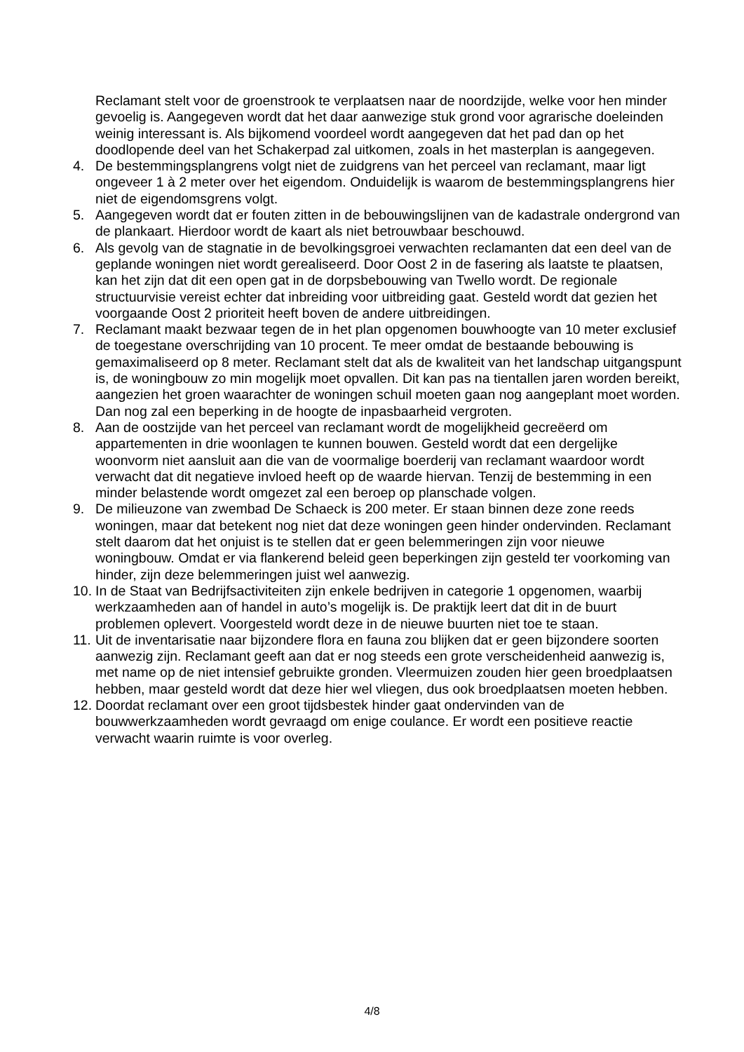Reclamant stelt voor de groenstrook te verplaatsen naar de noordzijde, welke voor hen minder gevoelig is. Aangegeven wordt dat het daar aanwezige stuk grond voor agrarische doeleinden weinig interessant is. Als bijkomend voordeel wordt aangegeven dat het pad dan op het doodlopende deel van het Schakerpad zal uitkomen, zoals in het masterplan is aangegeven.
4. De bestemmingsplangrens volgt niet de zuidgrens van het perceel van reclamant, maar ligt ongeveer 1 à 2 meter over het eigendom. Onduidelijk is waarom de bestemmingsplangrens hier niet de eigendomsgrens volgt.
5. Aangegeven wordt dat er fouten zitten in de bebouwingslijnen van de kadastrale ondergrond van de plankaart. Hierdoor wordt de kaart als niet betrouwbaar beschouwd.
6. Als gevolg van de stagnatie in de bevolkingsgroei verwachten reclamanten dat een deel van de geplande woningen niet wordt gerealiseerd. Door Oost 2 in de fasering als laatste te plaatsen, kan het zijn dat dit een open gat in de dorpsbebouwing van Twello wordt. De regionale structuurvisie vereist echter dat inbreiding voor uitbreiding gaat. Gesteld wordt dat gezien het voorgaande Oost 2 prioriteit heeft boven de andere uitbreidingen.
7. Reclamant maakt bezwaar tegen de in het plan opgenomen bouwhoogte van 10 meter exclusief de toegestane overschrijding van 10 procent. Te meer omdat de bestaande bebouwing is gemaximaliseerd op 8 meter. Reclamant stelt dat als de kwaliteit van het landschap uitgangspunt is, de woningbouw zo min mogelijk moet opvallen. Dit kan pas na tientallen jaren worden bereikt, aangezien het groen waarachter de woningen schuil moeten gaan nog aangeplant moet worden. Dan nog zal een beperking in de hoogte de inpasbaarheid vergroten.
8. Aan de oostzijde van het perceel van reclamant wordt de mogelijkheid gecreëerd om appartementen in drie woonlagen te kunnen bouwen. Gesteld wordt dat een dergelijke woonvorm niet aansluit aan die van de voormalige boerderij van reclamant waardoor wordt verwacht dat dit negatieve invloed heeft op de waarde hiervan. Tenzij de bestemming in een minder belastende wordt omgezet zal een beroep op planschade volgen.
9. De milieuzone van zwembad De Schaeck is 200 meter. Er staan binnen deze zone reeds woningen, maar dat betekent nog niet dat deze woningen geen hinder ondervinden. Reclamant stelt daarom dat het onjuist is te stellen dat er geen belemmeringen zijn voor nieuwe woningbouw. Omdat er via flankerend beleid geen beperkingen zijn gesteld ter voorkoming van hinder, zijn deze belemmeringen juist wel aanwezig.
10. In de Staat van Bedrijfsactiviteiten zijn enkele bedrijven in categorie 1 opgenomen, waarbij werkzaamheden aan of handel in auto’s mogelijk is. De praktijk leert dat dit in de buurt problemen oplevert. Voorgesteld wordt deze in de nieuwe buurten niet toe te staan.
11. Uit de inventarisatie naar bijzondere flora en fauna zou blijken dat er geen bijzondere soorten aanwezig zijn. Reclamant geeft aan dat er nog steeds een grote verscheidenheid aanwezig is, met name op de niet intensief gebruikte gronden. Vleermuizen zouden hier geen broedplaatsen hebben, maar gesteld wordt dat deze hier wel vliegen, dus ook broedplaatsen moeten hebben.
12. Doordat reclamant over een groot tijdsbestek hinder gaat ondervinden van de bouwwerkzaamheden wordt gevraagd om enige coulance. Er wordt een positieve reactie verwacht waarin ruimte is voor overleg.
4/8